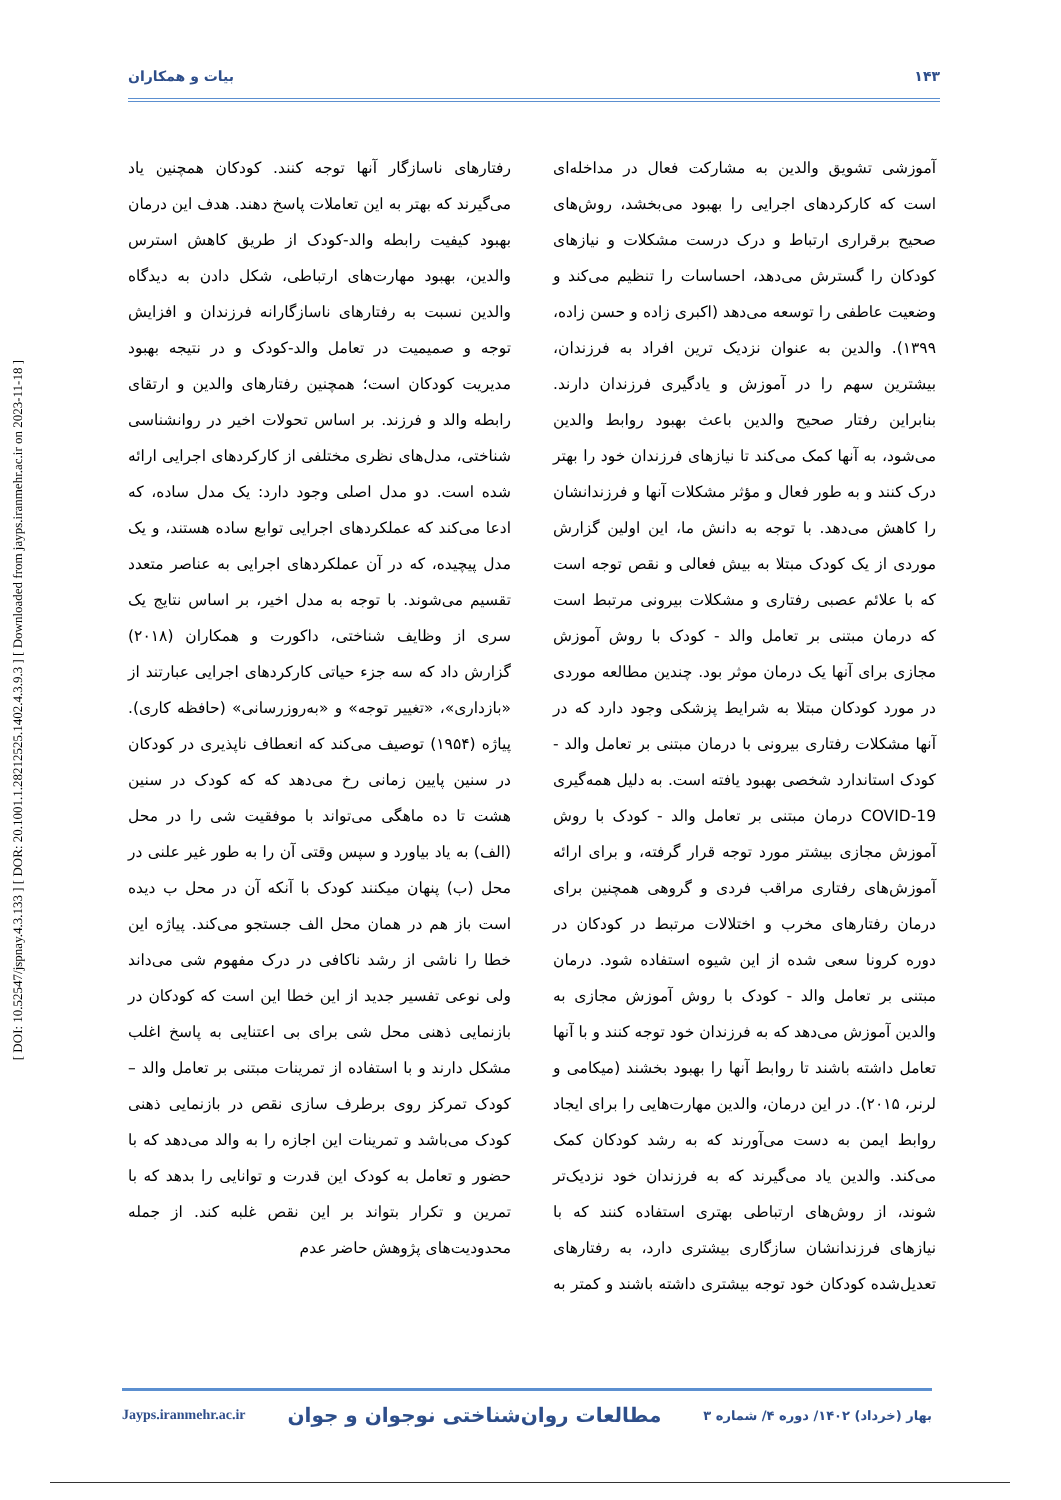[ DOI: 10.52547/jspnay.4.3.133 ] [ DOR: 20.1001.1.28212525.1402.4.3.9.3 ] [ Downloaded from jayps.iranmehr.ac.ir on 2023-11-18 ]
۱۴۳ بیات و همکاران
آموزشی تشویق والدین به مشارکت فعال در مداخله‌ای است که کارکردهای اجرایی را بهبود می‌بخشد، روش‌های صحیح برقراری ارتباط و درک درست مشکلات و نیازهای کودکان را گسترش می‌دهد، احساسات را تنظیم می‌کند و وضعیت عاطفی را توسعه می‌دهد (اکبری زاده و حسن زاده، ۱۳۹۹). والدین به عنوان نزدیک ترین افراد به فرزندان، بیشترین سهم را در آموزش و یادگیری فرزندان دارند. بنابراین رفتار صحیح والدین باعث بهبود روابط والدین می‌شود، به آنها کمک می‌کند تا نیازهای فرزندان خود را بهتر درک کنند و به طور فعال و مؤثر مشکلات آنها و فرزندانشان را کاهش می‌دهد. با توجه به دانش ما، این اولین گزارش موردی از یک کودک مبتلا به بیش فعالی و نقص توجه است که با علائم عصبی رفتاری و مشکلات بیرونی مرتبط است که درمان مبتنی بر تعامل والد - کودک با روش آموزش مجازی برای آنها یک درمان موثر بود. چندین مطالعه موردی در مورد کودکان مبتلا به شرایط پزشکی وجود دارد که در آنها مشکلات رفتاری بیرونی با درمان مبتنی بر تعامل والد - کودک استاندارد شخصی بهبود یافته است. به دلیل همه‌گیری COVID-19 درمان مبتنی بر تعامل والد - کودک با روش آموزش مجازی بیشتر مورد توجه قرار گرفته، و برای ارائه آموزش‌های رفتاری مراقب فردی و گروهی همچنین برای درمان رفتارهای مخرب و اختلالات مرتبط در کودکان در دوره کرونا سعی شده از این شیوه استفاده شود. درمان مبتنی بر تعامل والد - کودک با روش آموزش مجازی به والدین آموزش می‌دهد که به فرزندان خود توجه کنند و با آنها تعامل داشته باشند تا روابط آنها را بهبود بخشند (میکامی و لرنر، ۲۰۱۵). در این درمان، والدین مهارت‌هایی را برای ایجاد روابط ایمن به دست می‌آورند که به رشد کودکان کمک می‌کند. والدین یاد می‌گیرند که به فرزندان خود نزدیک‌تر شوند، از روش‌های ارتباطی بهتری استفاده کنند که با نیازهای فرزندانشان سازگاری بیشتری دارد، به رفتارهای تعدیل‌شده کودکان خود توجه بیشتری داشته باشند و کمتر به رفتارهای ناسازگار آنها توجه کنند. کودکان همچنین یاد می‌گیرند که بهتر به این تعاملات پاسخ دهند. هدف این درمان بهبود کیفیت رابطه والد-کودک از طریق کاهش استرس والدین، بهبود مهارت‌های ارتباطی، شکل دادن به دیدگاه والدین نسبت به رفتارهای ناسازگارانه فرزندان و افزایش توجه و صمیمیت در تعامل والد-کودک و در نتیجه بهبود مدیریت کودکان است؛ همچنین رفتارهای والدین و ارتقای رابطه والد و فرزند. بر اساس تحولات اخیر در روانشناسی شناختی، مدل‌های نظری مختلفی از کارکردهای اجرایی ارائه شده است. دو مدل اصلی وجود دارد: یک مدل ساده، که ادعا می‌کند که عملکردهای اجرایی توابع ساده هستند، و یک مدل پیچیده، که در آن عملکردهای اجرایی به عناصر متعدد تقسیم می‌شوند. با توجه به مدل اخیر، بر اساس نتایج یک سری از وظایف شناختی، داکورت و همکاران (۲۰۱۸) گزارش داد که سه جزء حیاتی کارکردهای اجرایی عبارتند از «بازداری»، «تغییر توجه» و «به‌روزرسانی» (حافظه کاری). پیاژه (۱۹۵۴) توصیف می‌کند که انعطاف ناپذیری در کودکان در سنین پایین زمانی رخ می‌دهد که که کودک در سنین هشت تا ده ماهگی می‌تواند با موفقیت شی را در محل (الف) به یاد بیاورد و سپس وقتی آن را به طور غیر علنی در محل (ب) پنهان میکنند کودک با آنکه آن در محل ب دیده است باز هم در همان محل الف جستجو می‌کند. پیاژه این خطا را ناشی از رشد ناکافی در درک مفهوم شی می‌داند ولی نوعی تفسیر جدید از این خطا این است که کودکان در بازنمایی ذهنی محل شی برای بی اعتنایی به پاسخ اغلب مشکل دارند و با استفاده از تمرینات مبتنی بر تعامل والد – کودک تمرکز روی برطرف سازی نقص در بازنمایی ذهنی کودک می‌باشد و تمرینات این اجازه را به والد می‌دهد که با حضور و تعامل به کودک این قدرت و توانایی را بدهد که با تمرین و تکرار بتواند بر این نقص غلبه کند. از جمله محدودیت‌های پژوهش حاضر عدم
Jayps.iranmehr.ac.ir مطالعات روان‌شناختی نوجوان و جوان بهار (خرداد) ۱۴۰۲/ دوره ۴/ شماره ۳